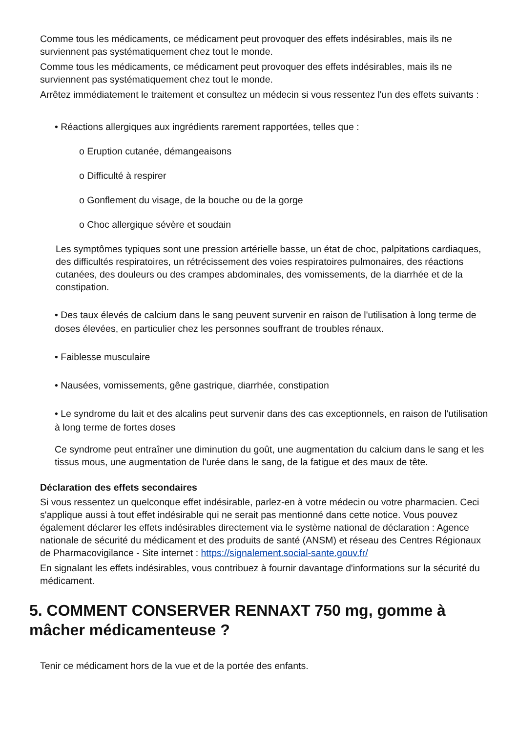Comme tous les médicaments, ce médicament peut provoquer des effets indésirables, mais ils ne surviennent pas systématiquement chez tout le monde.
Comme tous les médicaments, ce médicament peut provoquer des effets indésirables, mais ils ne surviennent pas systématiquement chez tout le monde.
Arrêtez immédiatement le traitement et consultez un médecin si vous ressentez l'un des effets suivants :
• Réactions allergiques aux ingrédients rarement rapportées, telles que :
o Eruption cutanée, démangeaisons
o Difficulté à respirer
o Gonflement du visage, de la bouche ou de la gorge
o Choc allergique sévère et soudain
Les symptômes typiques sont une pression artérielle basse, un état de choc, palpitations cardiaques, des difficultés respiratoires, un rétrécissement des voies respiratoires pulmonaires, des réactions cutanées, des douleurs ou des crampes abdominales, des vomissements, de la diarrhée et de la constipation.
• Des taux élevés de calcium dans le sang peuvent survenir en raison de l'utilisation à long terme de doses élevées, en particulier chez les personnes souffrant de troubles rénaux.
• Faiblesse musculaire
• Nausées, vomissements, gêne gastrique, diarrhée, constipation
• Le syndrome du lait et des alcalins peut survenir dans des cas exceptionnels, en raison de l'utilisation à long terme de fortes doses
Ce syndrome peut entraîner une diminution du goût, une augmentation du calcium dans le sang et les tissus mous, une augmentation de l'urée dans le sang, de la fatigue et des maux de tête.
Déclaration des effets secondaires
Si vous ressentez un quelconque effet indésirable, parlez-en à votre médecin ou votre pharmacien. Ceci s'applique aussi à tout effet indésirable qui ne serait pas mentionné dans cette notice. Vous pouvez également déclarer les effets indésirables directement via le système national de déclaration : Agence nationale de sécurité du médicament et des produits de santé (ANSM) et réseau des Centres Régionaux de Pharmacovigilance - Site internet : https://signalement.social-sante.gouv.fr/
En signalant les effets indésirables, vous contribuez à fournir davantage d'informations sur la sécurité du médicament.
5. COMMENT CONSERVER RENNAXT 750 mg, gomme à mâcher médicamenteuse ?
Tenir ce médicament hors de la vue et de la portée des enfants.